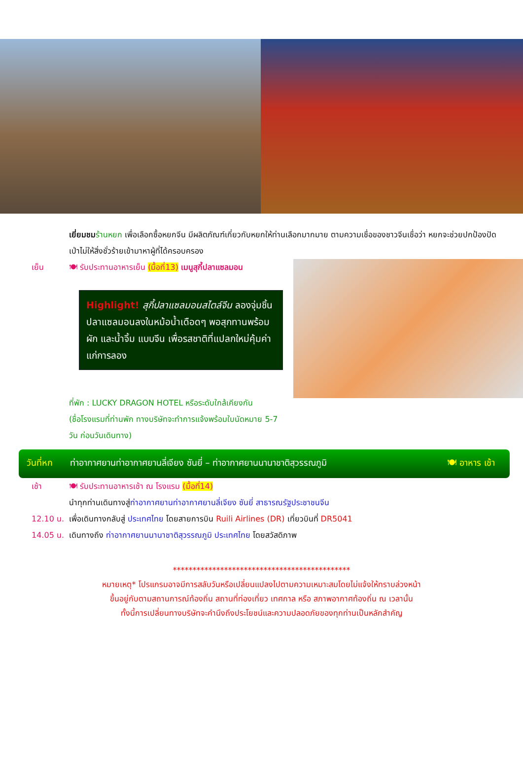เยี่ยมชม ร้านหยก เพื่อเลือกซื้อหยกจีน มีผลิตภัณฑ์เกี่ยวกับหยกให้ท่านเลือกมากมาย ตามความเชื่อของชาวจีนเชื่อว่า หยกจะช่วยปกป้องปัดเป่าไม่ให้สิ่งชั่วร้ายเข้ามาหาผู้ที่ได้ครอบครอง
เย็น 🍽 รับประทานอาหารเย็น (มื้อที่13) เมนูสุกี้ปลาแซลมอน
Highlight! สุกี้ปลาแซลมอนสไตล์จีน ลองจุ่มชิ้นปลาแซลมอนลงในหม้อน้ำเดือดๆ พอสุกทานพร้อมผัก และน้ำจิ้ม แบบจีน เพื่อรสชาติที่แปลกใหม่คุ้มค่าแก่การลอง
ที่พัก : LUCKY DRAGON HOTEL หรือระดับใกล้เคียงกัน
(ชื่อโรงแรมที่ท่านพัก ทางบริษัทจะทำการแจ้งพร้อมใบนัดหมาย 5-7 วัน ก่อนวันเดินทาง)
วันที่หก ท่าอากาศยานท่าอากาศยานลี่เจียง ซันยี่ – ท่าอากาศยานนานาชาติสุวรรณภูมิ 🍽 อาหาร เช้า
เช้า 🍽 รับประทานอาหารเช้า ณ โรงแรม (มื้อที่14)
นำทุกท่านเดินทางสู่ท่าอากาศยานท่าอากาศยานลี่เจียง ซันยี่ สาธารณรัฐประชาชนจีน
12.10 น.
เพื่อเดินทางกลับสู่ ประเทศไทย โดยสายการบิน Ruili Airlines (DR) เที่ยวบินที่ DR5041
14.05 น.
เดินทางถึง ท่าอากาศยานนานาชาติสุวรรณภูมิ ประเทศไทย โดยสวัสดิภาพ
*********************************************
หมายเหตุ* โปรแกรมอาจมีการสลับวันหรือเปลี่ยนแปลงไปตามความเหมาะสมโดยไม่แจ้งให้ทราบล่วงหน้า
ขึ้นอยู่กับตามสถานการณ์ท้องถิ่น สถานที่ท่องเที่ยว เทศกาล หรือ สภาพอากาศท้องถิ่น ณ เวลานั้น
ทั้งนี้การเปลี่ยนทางบริษัทจะคำนึงถึงประโยชน์และความปลอดภัยของทุกท่านเป็นหลักสำคัญ